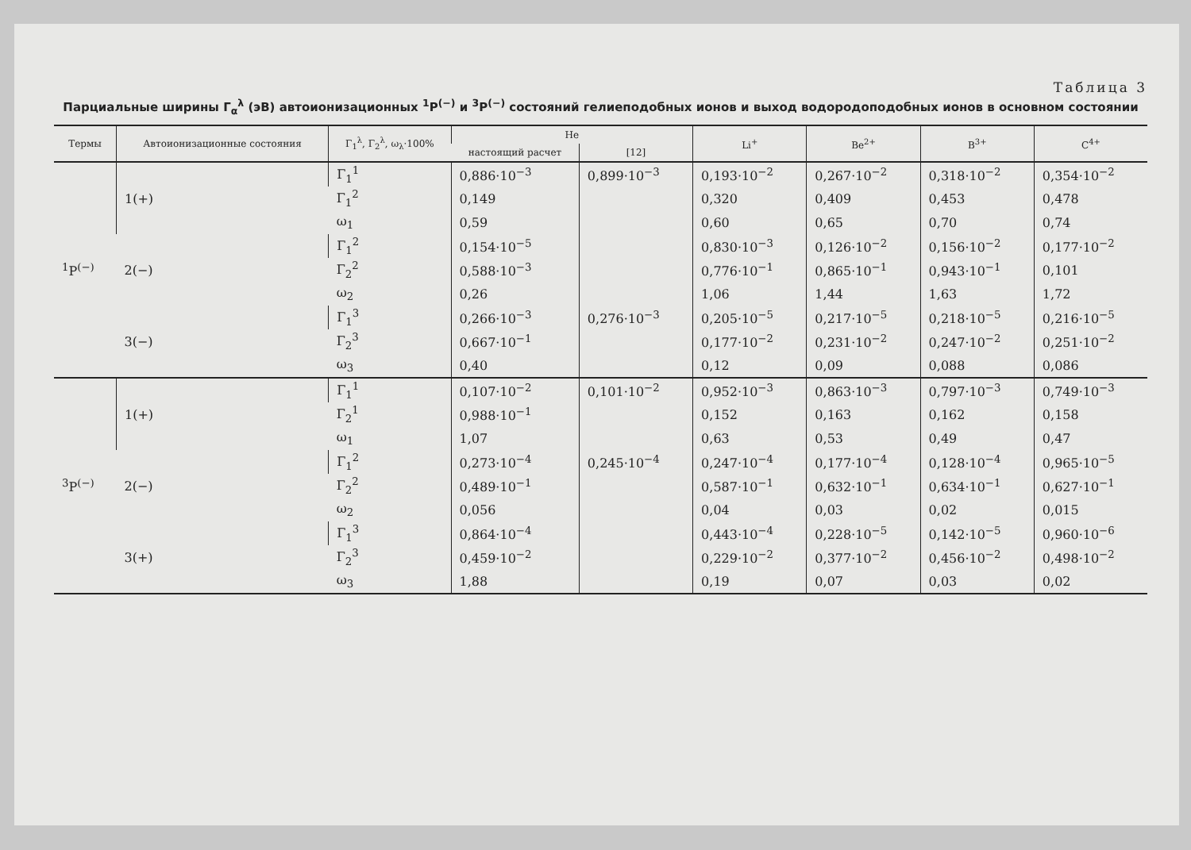Таблица 3
Парциальные ширины Γ<sub>α</sub><sup>λ</sup> (эВ) автоионизационных <sup>1</sup>P<sup>(−)</sup> и <sup>3</sup>P<sup>(−)</sup> состояний гелиеподобных ионов и выход водородоподобных ионов в основном состоянии
| Термы | Автоионизационные состояния | Γ<sub>1</sub><sup>λ</sup>, Γ<sub>2</sub><sup>λ</sup>, ω<sub>λ</sub>·100% | He | | Li<sup>+</sup> | Be<sup>2+</sup> | B<sup>3+</sup> | C<sup>4+</sup> |
| --- | --- | --- | --- | --- | --- | --- | --- | --- |
| | | | настоящий расчет | [12] | | | | |
| <sup>1</sup> P<sup>(−)</sup> | 1(+) | Γ<sub>1</sub><sup>1</sup> | 0,886·10<sup>−3</sup> | 0,899·10<sup>−3</sup> | 0,193·10<sup>−2</sup> | 0,267·10<sup>−2</sup> | 0,318·10<sup>−2</sup> | 0,354·10<sup>−2</sup> |
| | | Γ<sub>1</sub><sup>2</sup> | 0,149 | | 0,320 | 0,409 | 0,453 | 0,478 |
| | | ω<sub>1</sub> | 0,59 | | 0,60 | 0,65 | 0,70 | 0,74 |
| | 2(−) | Γ<sub>1</sub><sup>2</sup> | 0,154·10<sup>−5</sup> | | 0,830·10<sup>−3</sup> | 0,126·10<sup>−2</sup> | 0,156·10<sup>−2</sup> | 0,177·10<sup>−2</sup> |
| | | Γ<sub>2</sub><sup>2</sup> | 0,588·10<sup>−3</sup> | | 0,776·10<sup>−1</sup> | 0,865·10<sup>−1</sup> | 0,943·10<sup>−1</sup> | 0,101 |
| | | ω<sub>2</sub> | 0,26 | | 1,06 | 1,44 | 1,63 | 1,72 |
| | 3(−) | Γ<sub>1</sub><sup>3</sup> | 0,266·10<sup>−3</sup> | 0,276·10<sup>−3</sup> | 0,205·10<sup>−5</sup> | 0,217·10<sup>−5</sup> | 0,218·10<sup>−5</sup> | 0,216·10<sup>−5</sup> |
| | | Γ<sub>2</sub><sup>3</sup> | 0,667·10<sup>−1</sup> | | 0,177·10<sup>−2</sup> | 0,231·10<sup>−2</sup> | 0,247·10<sup>−2</sup> | 0,251·10<sup>−2</sup> |
| | | ω<sub>3</sub> | 0,40 | | 0,12 | 0,09 | 0,088 | 0,086 |
| <sup>3</sup> P<sup>(−)</sup> | 1(+) | Γ<sub>1</sub><sup>1</sup> | 0,107·10<sup>−2</sup> | 0,101·10<sup>−2</sup> | 0,952·10<sup>−3</sup> | 0,863·10<sup>−3</sup> | 0,797·10<sup>−3</sup> | 0,749·10<sup>−3</sup> |
| | | Γ<sub>2</sub><sup>1</sup> | 0,988·10<sup>−1</sup> | | 0,152 | 0,163 | 0,162 | 0,158 |
| | | ω<sub>1</sub> | 1,07 | | 0,63 | 0,53 | 0,49 | 0,47 |
| | 2(−) | Γ<sub>1</sub><sup>2</sup> | 0,273·10<sup>−4</sup> | 0,245·10<sup>−4</sup> | 0,247·10<sup>−4</sup> | 0,177·10<sup>−4</sup> | 0,128·10<sup>−4</sup> | 0,965·10<sup>−5</sup> |
| | | Γ<sub>2</sub><sup>2</sup> | 0,489·10<sup>−1</sup> | | 0,587·10<sup>−1</sup> | 0,632·10<sup>−1</sup> | 0,634·10<sup>−1</sup> | 0,627·10<sup>−1</sup> |
| | | ω<sub>2</sub> | 0,056 | | 0,04 | 0,03 | 0,02 | 0,015 |
| | 3(+) | Γ<sub>1</sub><sup>3</sup> | 0,864·10<sup>−4</sup> | | 0,443·10<sup>−4</sup> | 0,228·10<sup>−5</sup> | 0,142·10<sup>−5</sup> | 0,960·10<sup>−6</sup> |
| | | Γ<sub>2</sub><sup>3</sup> | 0,459·10<sup>−2</sup> | | 0,229·10<sup>−2</sup> | 0,377·10<sup>−2</sup> | 0,456·10<sup>−2</sup> | 0,498·10<sup>−2</sup> |
| | | ω<sub>3</sub> | 1,88 | | 0,19 | 0,07 | 0,03 | 0,02 |